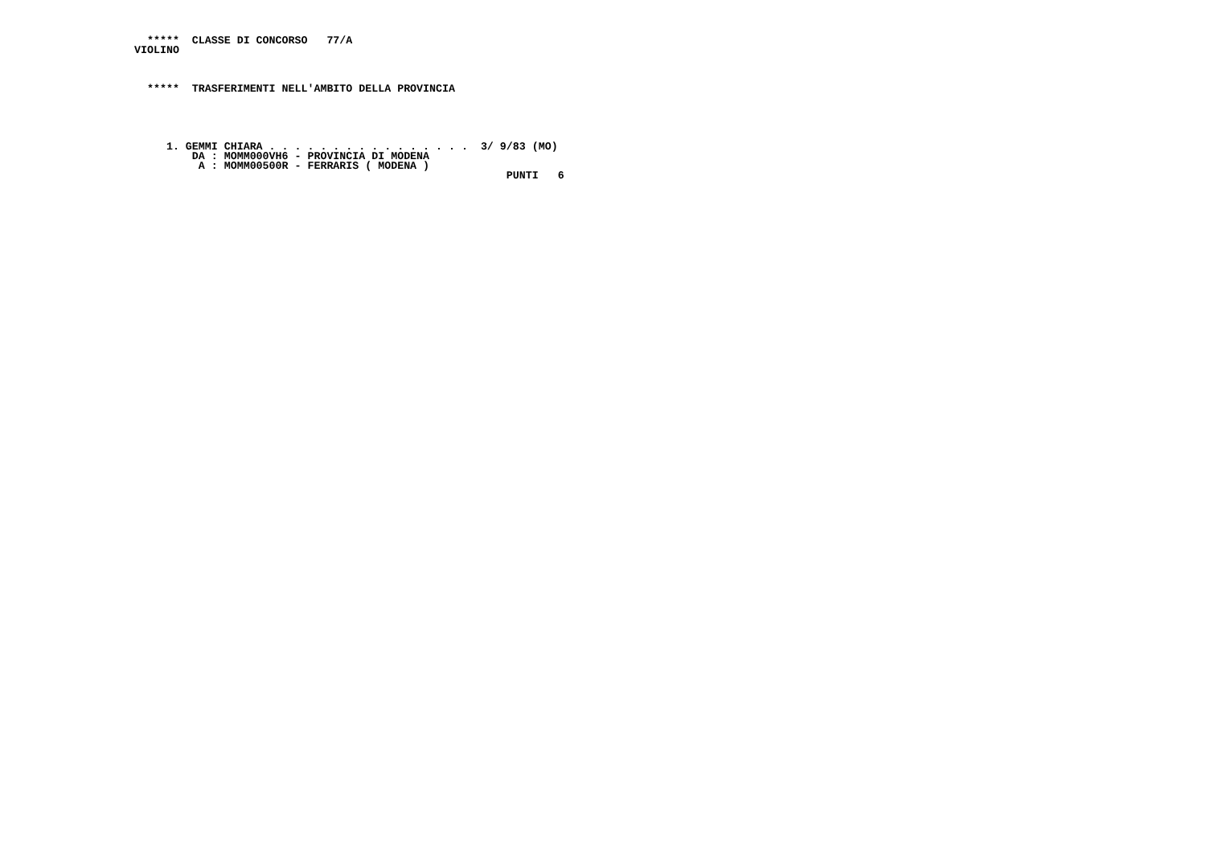*****  CLASSE DI CONCORSO   77/A
VIOLINO



  *****  TRASFERIMENTI NELL'AMBITO DELLA PROVINCIA





     1. GEMMI CHIARA . . . . . . . . . . . . . . . .  3/ 9/83 (MO)
         DA : MOMM000VH6 - PROVINCIA DI MODENA
          A : MOMM00500R - FERRARIS ( MODENA )
                                                          PUNTI   6